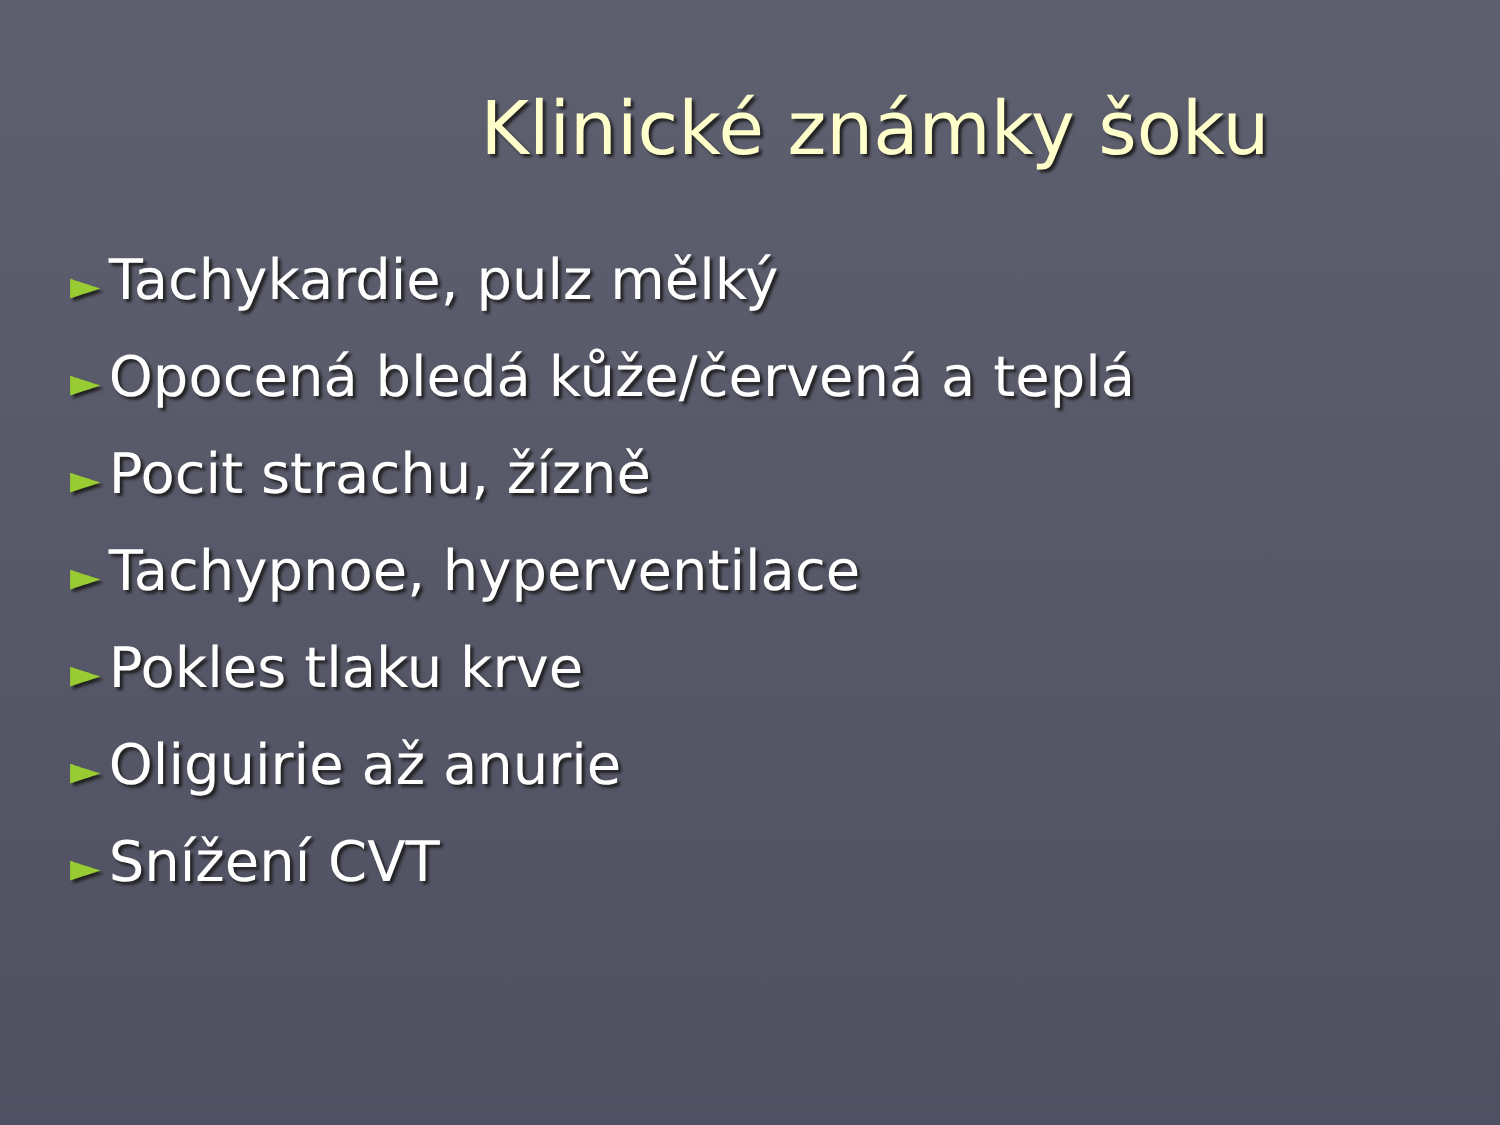Klinické známky šoku
► Tachykardie, pulz mělký
► Opocená bledá kůže/červená a teplá
► Pocit strachu, žízně
► Tachypnoe, hyperventilace
► Pokles tlaku krve
► Oliguirie až anurie
► Snížení CVT